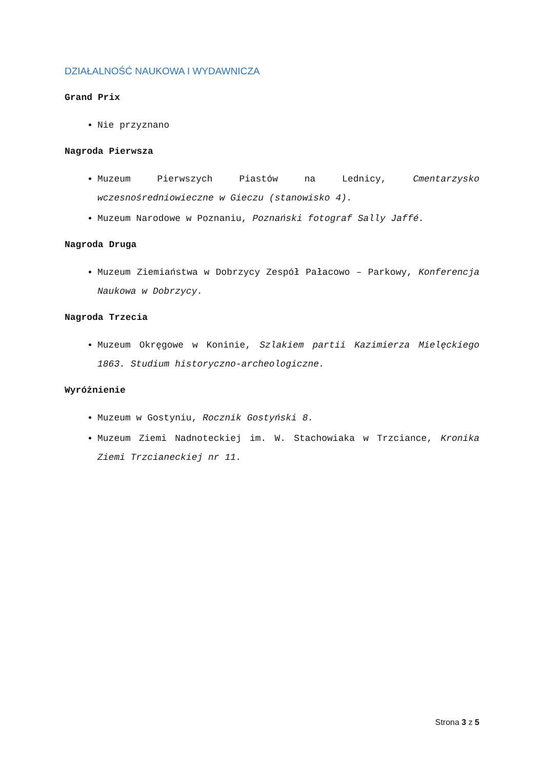DZIAŁALNOŚĆ NAUKOWA I WYDAWNICZA
Grand Prix
Nie przyznano
Nagroda Pierwsza
Muzeum Pierwszych Piastów na Lednicy, Cmentarzysko wczesnośredniowieczne w Gieczu (stanowisko 4).
Muzeum Narodowe w Poznaniu, Poznański fotograf Sally Jaffé.
Nagroda Druga
Muzeum Ziemiaństwa w Dobrzycy Zespół Pałacowo – Parkowy, Konferencja Naukowa w Dobrzycy.
Nagroda Trzecia
Muzeum Okręgowe w Koninie, Szlakiem partii Kazimierza Mielęckiego 1863. Studium historyczno-archeologiczne.
Wyróżnienie
Muzeum w Gostyniu, Rocznik Gostyński 8.
Muzeum Ziemi Nadnoteckiej im. W. Stachowiaka w Trzciance, Kronika Ziemi Trzcianeckiej nr 11.
Strona 3 z 5